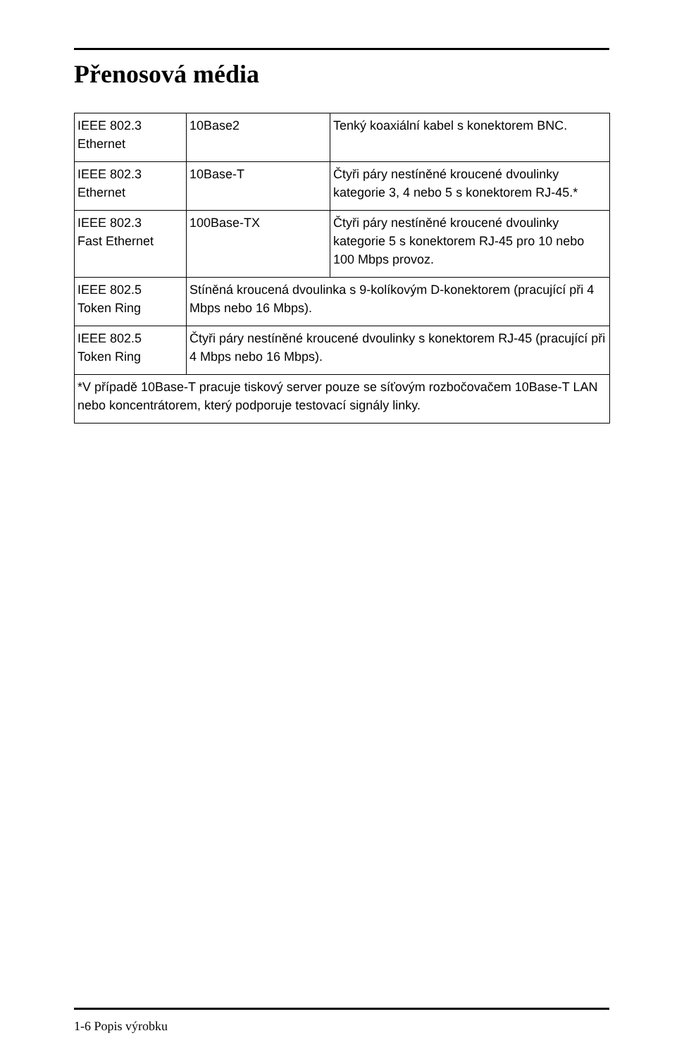Přenosová média
| IEEE 802.3 Ethernet | 10Base2 | Tenký koaxiální kabel s konektorem BNC. |
| IEEE 802.3 Ethernet | 10Base-T | Čtyři páry nestíněné kroucené dvoulinky kategorie 3, 4 nebo 5 s konektorem RJ-45.* |
| IEEE 802.3 Fast Ethernet | 100Base-TX | Čtyři páry nestíněné kroucené dvoulinky kategorie 5 s konektorem RJ-45 pro 10 nebo 100 Mbps provoz. |
| IEEE 802.5 Token Ring | Stíněná kroucená dvoulinka s 9-kolíkovým D-konektorem (pracující při 4 Mbps nebo 16 Mbps). | |
| IEEE 802.5 Token Ring | Čtyři páry nestíněné kroucené dvoulinky s konektorem RJ-45 (pracující při 4 Mbps nebo 16 Mbps). | |
| *V případě 10Base-T pracuje tiskový server pouze se síťovým rozbočovačem 10Base-T LAN nebo koncentrátorem, který podporuje testovací signály linky. | | |
1-6 Popis výrobku